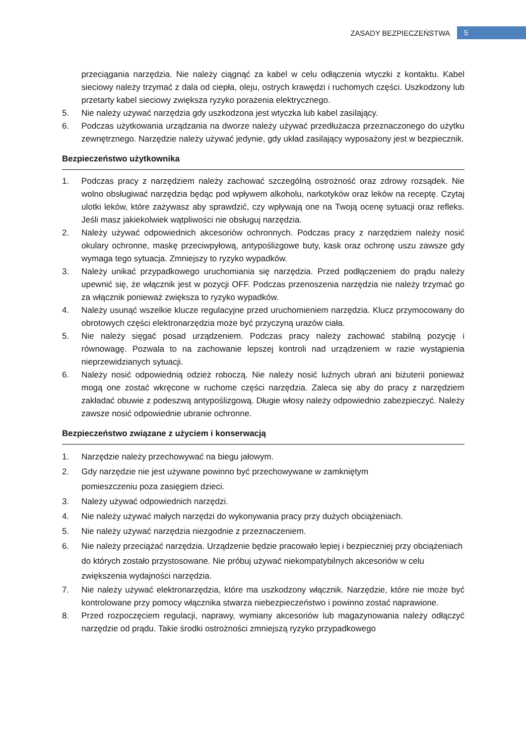ZASADY BEZPIECZEŃSTWA 5
przeciągania narzędzia. Nie należy ciągnąć za kabel w celu odłączenia wtyczki z kontaktu. Kabel sieciowy należy trzymać z dala od ciepła, oleju, ostrych krawędzi i ruchomych części. Uszkodzony lub przetarty kabel sieciowy zwiększa ryzyko porażenia elektrycznego.
5. Nie należy używać narzędzia gdy uszkodzona jest wtyczka lub kabel zasilający.
6. Podczas użytkowania urządzania na dworze należy używać przedłużacza przeznaczonego do użytku zewnętrznego. Narzędzie należy używać jedynie, gdy układ zasilający wyposażony jest w bezpiecznik.
Bezpieczeństwo użytkownika
1. Podczas pracy z narzędziem należy zachować szczególną ostrożność oraz zdrowy rozsądek. Nie wolno obsługiwać narzędzia będąc pod wpływem alkoholu, narkotyków oraz leków na receptę. Czytaj ulotki leków, które zażywasz aby sprawdzić, czy wpływają one na Twoją ocenę sytuacji oraz refleks. Jeśli masz jakiekolwiek wątpliwości nie obsługuj narzędzia.
2. Należy używać odpowiednich akcesoriów ochronnych. Podczas pracy z narzędziem należy nosić okulary ochronne, maskę przeciwpyłową, antypoślizgowe buty, kask oraz ochronę uszu zawsze gdy wymaga tego sytuacja. Zmniejszy to ryzyko wypadków.
3. Należy unikać przypadkowego uruchomiania się narzędzia. Przed podłączeniem do prądu należy upewnić się, że włącznik jest w pozycji OFF. Podczas przenoszenia narzędzia nie należy trzymać go za włącznik ponieważ zwiększa to ryzyko wypadków.
4. Należy usunąć wszelkie klucze regulacyjne przed uruchomieniem narzędzia. Klucz przymocowany do obrotowych części elektronarzędzia może być przyczyną urazów ciała.
5. Nie należy sięgać posad urządzeniem. Podczas pracy należy zachować stabilną pozycję i równowagę. Pozwala to na zachowanie lepszej kontroli nad urządzeniem w razie wystąpienia nieprzewidzianych sytuacji.
6. Należy nosić odpowiednią odzież roboczą. Nie należy nosić luźnych ubrań ani biżuterii ponieważ mogą one zostać wkręcone w ruchome części narzędzia. Zaleca się aby do pracy z narzędziem zakładać obuwie z podeszwą antypoślizgową. Długie włosy należy odpowiednio zabezpieczyć. Należy zawsze nosić odpowiednie ubranie ochronne.
Bezpieczeństwo związane z użyciem i konserwacją
1. Narzędzie należy przechowywać na biegu jałowym.
2. Gdy narzędzie nie jest używane powinno być przechowywane w zamkniętym
pomieszczeniu poza zasięgiem dzieci.
3. Należy używać odpowiednich narzędzi.
4. Nie należy używać małych narzędzi do wykonywania pracy przy dużych obciążeniach.
5. Nie należy używać narzędzia niezgodnie z przeznaczeniem.
6. Nie należy przeciążać narzędzia. Urządzenie będzie pracowało lepiej i bezpieczniej przy obciążeniach do których zostało przystosowane. Nie próbuj używać niekompatybilnych akcesoriów w celu zwiększenia wydajności narzędzia.
7. Nie należy używać elektronarzędzia, które ma uszkodzony włącznik. Narzędzie, które nie może być kontrolowane przy pomocy włącznika stwarza niebezpieczeństwo i powinno zostać naprawione.
8. Przed rozpoczęciem regulacji, naprawy, wymiany akcesoriów lub magazynowania należy odłączyć narzędzie od prądu. Takie środki ostrożności zmniejszą ryzyko przypadkowego